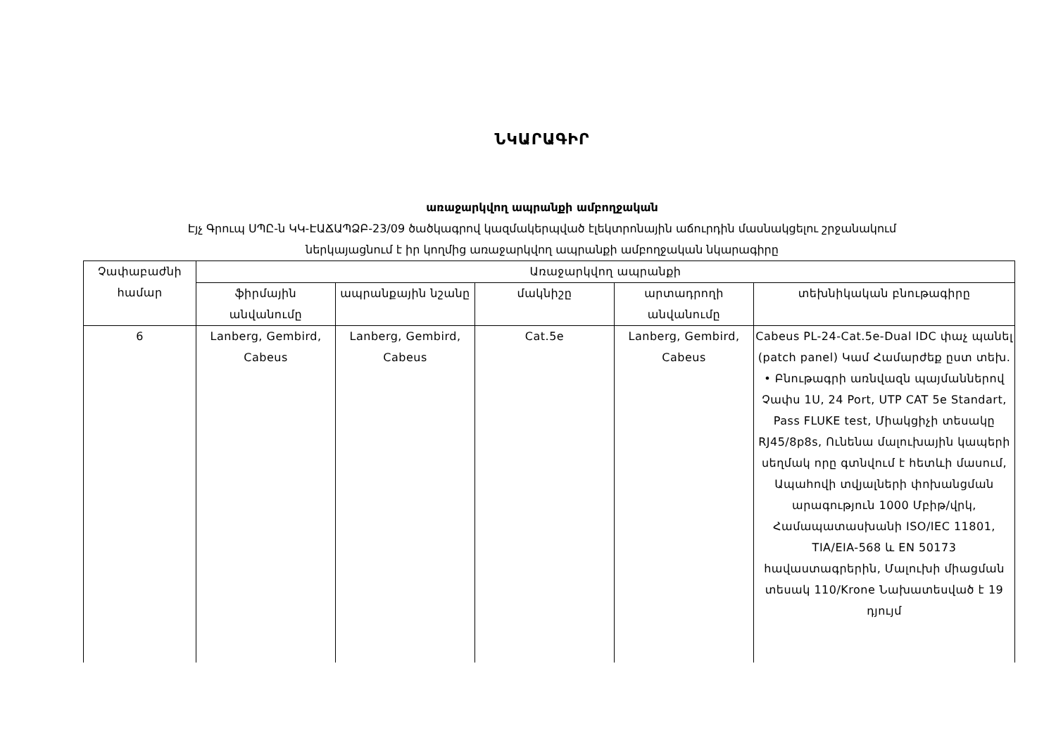ՆԿԱՐԱԳԻՐ
առաջարկվող ապրանքի ամբողջական
Էյչ Գրուպ ՍՊԸ-ն ԿԿ-ԷԱՃԱՊՁԲ-23/09 ծածկագրով կազմակերպված էլեկտրոնային աճուրդին մասնակցելու շրջանակում
ներկայացնում է իր կողմից առաջարկվող ապրանքի ամբողջական նկարագիրը
| Չափաբաժնի համար | Առաջարկվող ապրանքի | | | | |
| --- | --- | --- | --- | --- | --- |
| | ֆիրմային անվանումը | ապրանքային նշանը | մակնիշը | արտադրողի անվանումը | տեխնիկական բնութագիրը |
| 6 | Lanberg, Gembird, Cabeus | Lanberg, Gembird, Cabeus | Cat.5e | Lanberg, Gembird, Cabeus | Cabeus PL-24-Cat.5e-Dual IDC փաչ պանել (patch panel) Կամ Համարժեք ըստ տեխ. • Բնութագրի առնվազն պայմաններով Չափս 1U, 24 Port, UTP CAT 5e Standart, Pass FLUKE test, Միակցիչի տեսակը RJ45/8p8s, Ունենա մալուխային կապերի սեղմակ որը գտնվում է հետևի մասում, Ապահովի տվյալների փոխանցման արագություն 1000 Մբիթ/վրկ, Համապատասխանի ISO/IEC 11801, TIA/EIA-568 և EN 50173 հավաստագրերին, Մալուխի միացման տեսակ 110/Krone Նախատեսված է 19 դյույմ |